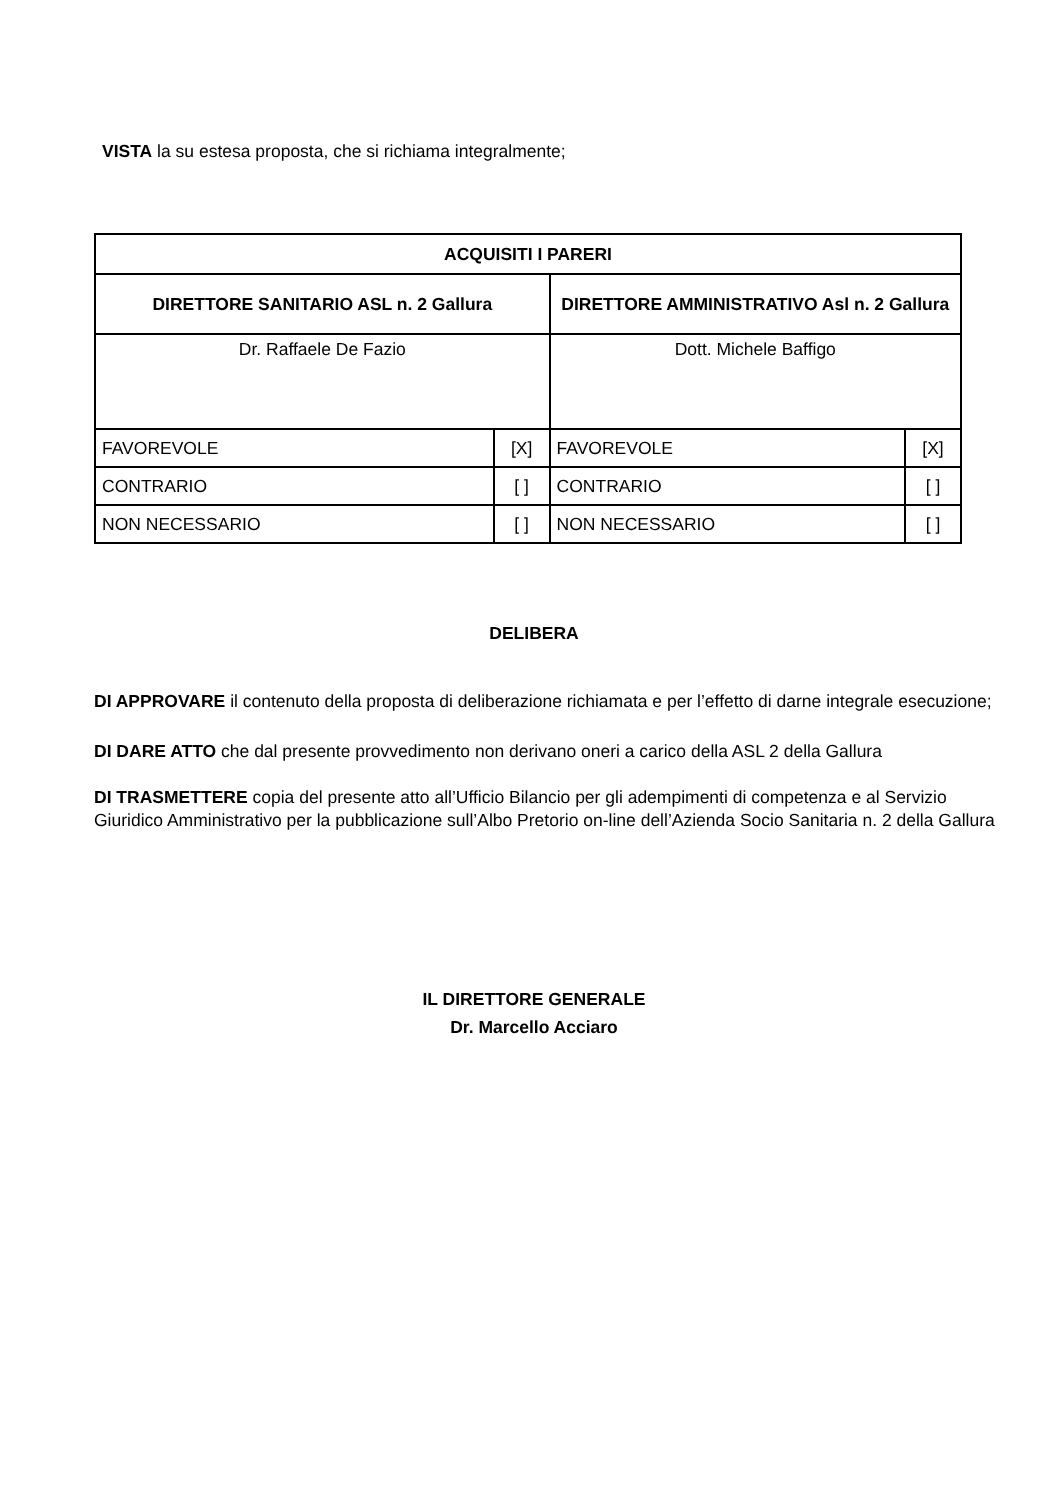VISTA la su estesa proposta, che si richiama integralmente;
| ACQUISITI I PARERI | | | |
| --- | --- | --- | --- |
| DIRETTORE SANITARIO ASL n. 2 Gallura | | DIRETTORE AMMINISTRATIVO Asl n. 2 Gallura | |
| Dr. Raffaele De Fazio | | Dott. Michele Baffigo | |
| FAVOREVOLE | [X] | FAVOREVOLE | [X] |
| CONTRARIO | [ ] | CONTRARIO | [ ] |
| NON NECESSARIO | [ ] | NON NECESSARIO | [ ] |
DELIBERA
DI APPROVARE il contenuto della proposta di deliberazione richiamata e per l’effetto di darne integrale esecuzione;
DI DARE ATTO che dal presente provvedimento non derivano oneri a carico della ASL 2 della Gallura
DI TRASMETTERE copia del presente atto all’Ufficio Bilancio per gli adempimenti di competenza e al Servizio Giuridico Amministrativo per la pubblicazione sull’Albo Pretorio on-line dell’Azienda Socio Sanitaria n. 2 della Gallura
IL DIRETTORE GENERALE
Dr. Marcello Acciaro